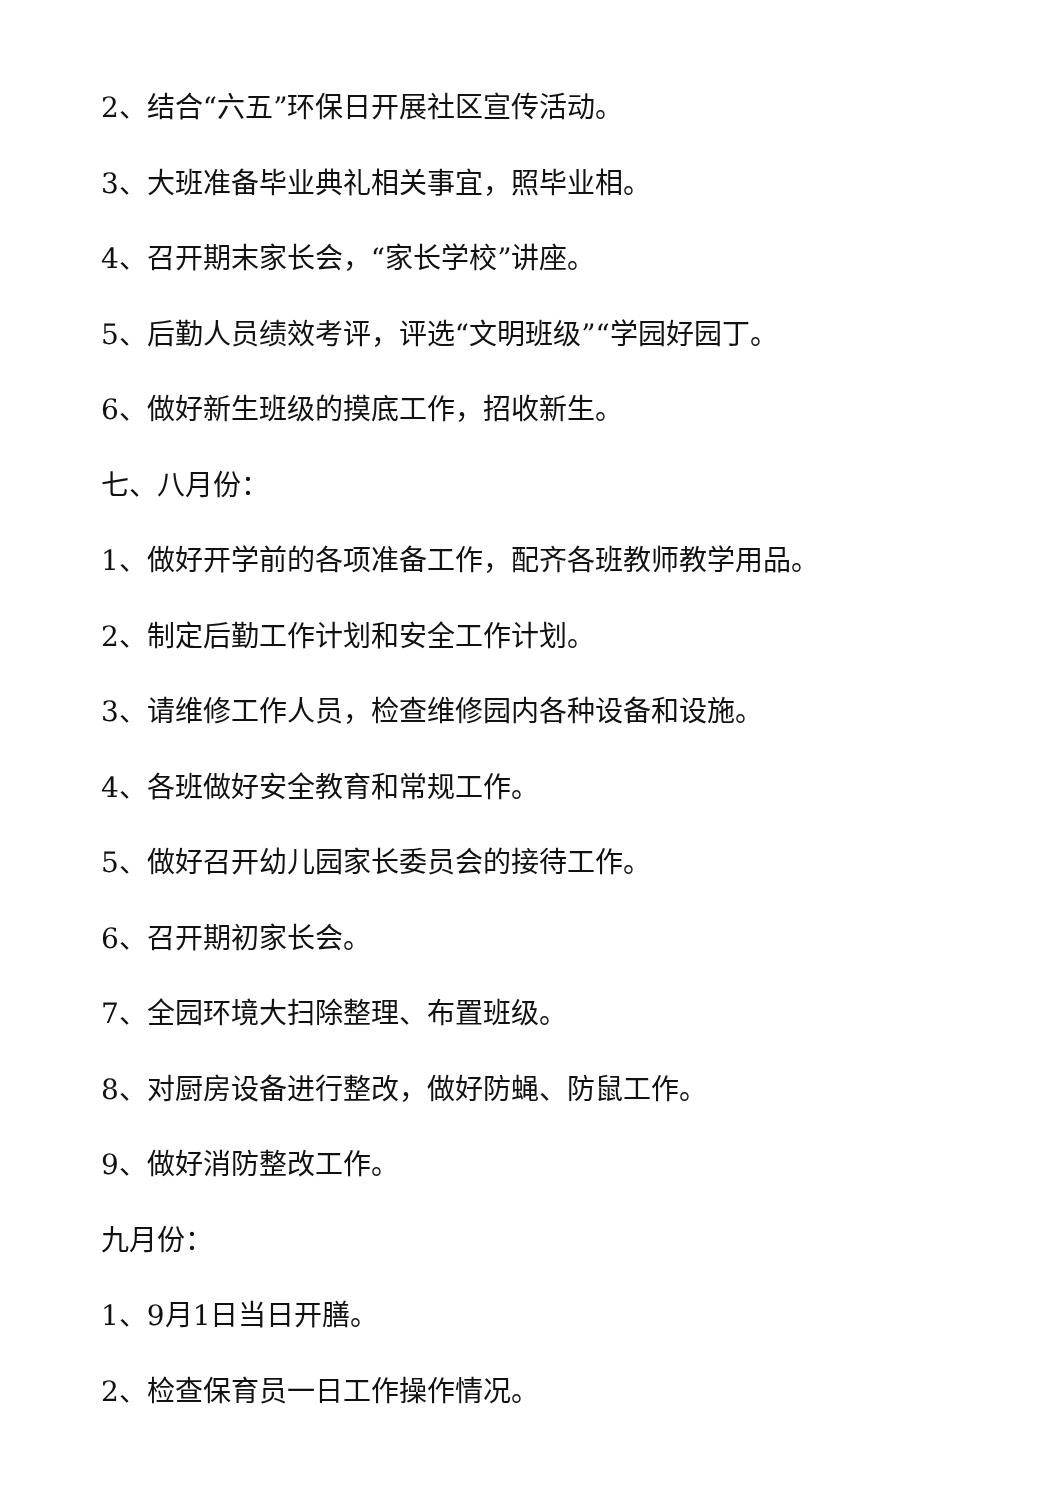2、结合“六五”环保日开展社区宣传活动。
3、大班准备毕业典礼相关事宜，照毕业相。
4、召开期末家长会，“家长学校”讲座。
5、后勤人员绩效考评，评选“文明班级”“学园好园丁。
6、做好新生班级的摸底工作，招收新生。
七、八月份：
1、做好开学前的各项准备工作，配齐各班教师教学用品。
2、制定后勤工作计划和安全工作计划。
3、请维修工作人员，检查维修园内各种设备和设施。
4、各班做好安全教育和常规工作。
5、做好召开幼儿园家长委员会的接待工作。
6、召开期初家长会。
7、全园环境大扫除整理、布置班级。
8、对厨房设备进行整改，做好防蝇、防鼠工作。
9、做好消防整改工作。
九月份：
1、9月1日当日开膳。
2、检查保育员一日工作操作情况。